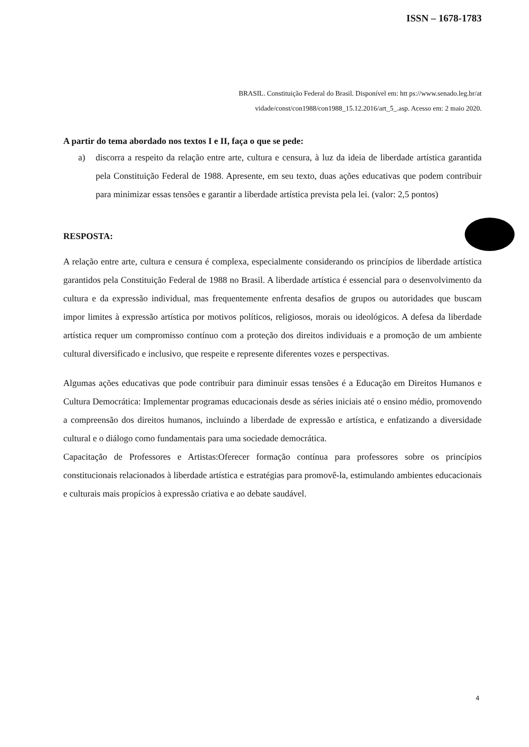ISSN – 1678-1783
BRASIL. Constituição Federal do Brasil. Disponível em: htt ps://www.senado.leg.br/at
vidade/const/con1988/con1988_15.12.2016/art_5_.asp. Acesso em: 2 maio 2020.
A partir do tema abordado nos textos I e II, faça o que se pede:
a) discorra a respeito da relação entre arte, cultura e censura, à luz da ideia de liberdade artística garantida pela Constituição Federal de 1988. Apresente, em seu texto, duas ações educativas que podem contribuir para minimizar essas tensões e garantir a liberdade artística prevista pela lei. (valor: 2,5 pontos)
RESPOSTA:
A relação entre arte, cultura e censura é complexa, especialmente considerando os princípios de liberdade artística garantidos pela Constituição Federal de 1988 no Brasil. A liberdade artística é essencial para o desenvolvimento da cultura e da expressão individual, mas frequentemente enfrenta desafios de grupos ou autoridades que buscam impor limites à expressão artística por motivos políticos, religiosos, morais ou ideológicos. A defesa da liberdade artística requer um compromisso contínuo com a proteção dos direitos individuais e a promoção de um ambiente cultural diversificado e inclusivo, que respeite e represente diferentes vozes e perspectivas.
Algumas ações educativas que pode contribuir para diminuir essas tensões é a Educação em Direitos Humanos e Cultura Democrática: Implementar programas educacionais desde as séries iniciais até o ensino médio, promovendo a compreensão dos direitos humanos, incluindo a liberdade de expressão e artística, e enfatizando a diversidade cultural e o diálogo como fundamentais para uma sociedade democrática.
Capacitação de Professores e Artistas:Oferecer formação contínua para professores sobre os princípios constitucionais relacionados à liberdade artística e estratégias para promovê-la, estimulando ambientes educacionais e culturais mais propícios à expressão criativa e ao debate saudável.
4